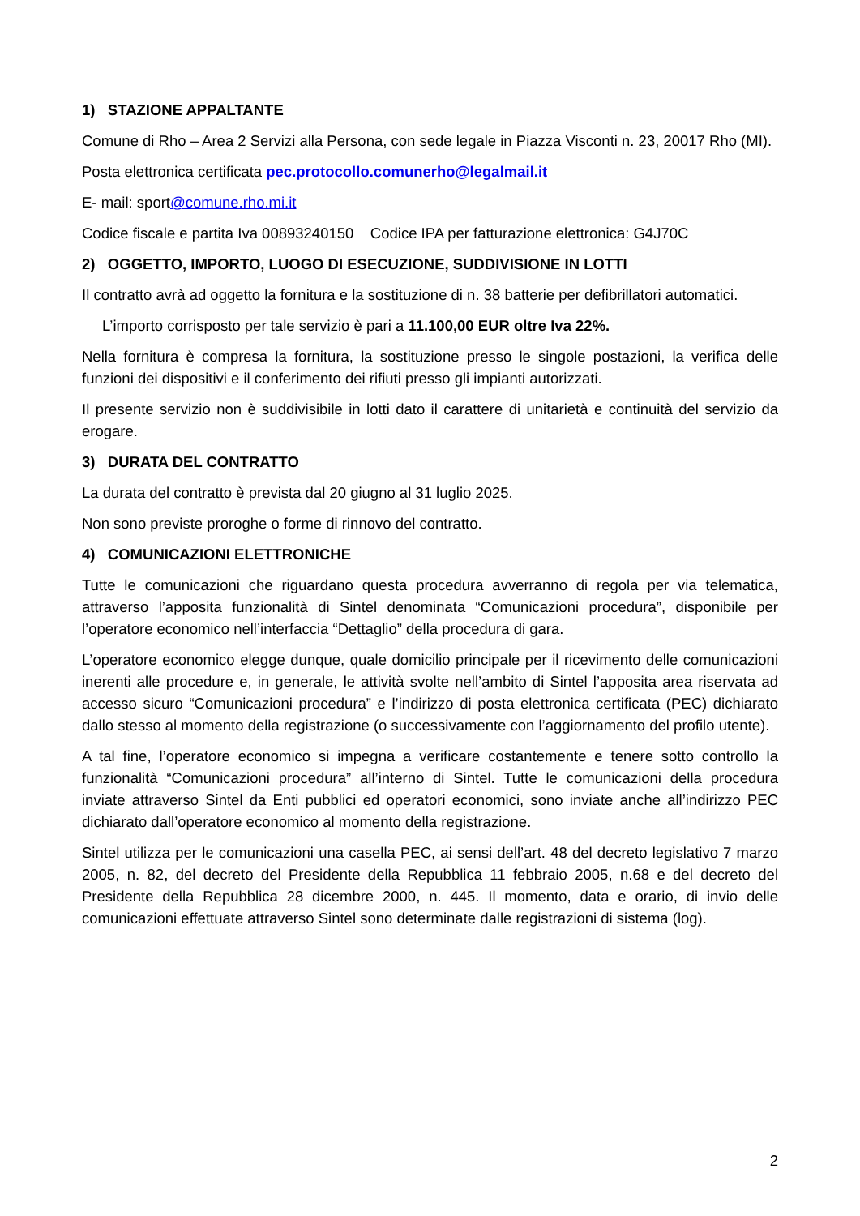1) STAZIONE APPALTANTE
Comune di Rho – Area 2 Servizi alla Persona, con sede legale in Piazza Visconti n. 23, 20017 Rho (MI).
Posta elettronica certificata pec.protocollo.comunerho@legalmail.it
E- mail: sport@comune.rho.mi.it
Codice fiscale e partita Iva 00893240150 Codice IPA per fatturazione elettronica: G4J70C
2) OGGETTO, IMPORTO, LUOGO DI ESECUZIONE, SUDDIVISIONE IN LOTTI
Il contratto avrà ad oggetto la fornitura e la sostituzione di n. 38 batterie per defibrillatori automatici.
L’importo corrisposto per tale servizio è pari a 11.100,00 EUR oltre Iva 22%.
Nella fornitura è compresa la fornitura, la sostituzione presso le singole postazioni, la verifica delle funzioni dei dispositivi e il conferimento dei rifiuti presso gli impianti autorizzati.
Il presente servizio non è suddivisibile in lotti dato il carattere di unitarietà e continuità del servizio da erogare.
3) DURATA DEL CONTRATTO
La durata del contratto è prevista dal 20 giugno al 31 luglio 2025.
Non sono previste proroghe o forme di rinnovo del contratto.
4) COMUNICAZIONI ELETTRONICHE
Tutte le comunicazioni che riguardano questa procedura avverranno di regola per via telematica, attraverso l’apposita funzionalità di Sintel denominata “Comunicazioni procedura”, disponibile per l’operatore economico nell’interfaccia “Dettaglio” della procedura di gara.
L’operatore economico elegge dunque, quale domicilio principale per il ricevimento delle comunicazioni inerenti alle procedure e, in generale, le attività svolte nell’ambito di Sintel l’apposita area riservata ad accesso sicuro “Comunicazioni procedura” e l’indirizzo di posta elettronica certificata (PEC) dichiarato dallo stesso al momento della registrazione (o successivamente con l’aggiornamento del profilo utente).
A tal fine, l’operatore economico si impegna a verificare costantemente e tenere sotto controllo la funzionalità “Comunicazioni procedura” all’interno di Sintel. Tutte le comunicazioni della procedura inviate attraverso Sintel da Enti pubblici ed operatori economici, sono inviate anche all’indirizzo PEC dichiarato dall’operatore economico al momento della registrazione.
Sintel utilizza per le comunicazioni una casella PEC, ai sensi dell’art. 48 del decreto legislativo 7 marzo 2005, n. 82, del decreto del Presidente della Repubblica 11 febbraio 2005, n.68 e del decreto del Presidente della Repubblica 28 dicembre 2000, n. 445. Il momento, data e orario, di invio delle comunicazioni effettuate attraverso Sintel sono determinate dalle registrazioni di sistema (log).
2